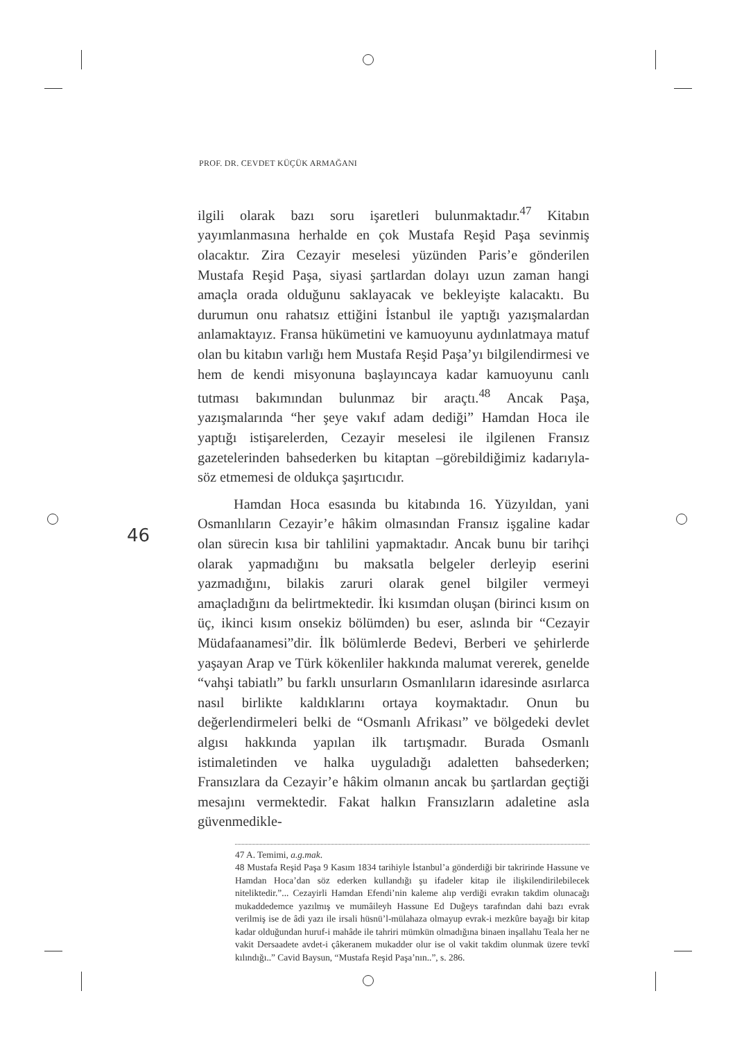PROF. DR. CEVDET KÜÇÜK ARMAĞANI
46
ilgili olarak bazı soru işaretleri bulunmaktadır.<sup>47</sup> Kitabın yayımlanmasına herhalde en çok Mustafa Reşid Paşa sevinmiş olacaktır. Zira Cezayir meselesi yüzünden Paris’e gönderilen Mustafa Reşid Paşa, siyasi şartlardan dolayı uzun zaman hangi amaçla orada olduğunu saklayacak ve bekleyişte kalacaktı. Bu durumun onu rahatsız ettiğini İstanbul ile yaptığı yazışmalardan anlamaktayız. Fransa hükümetini ve kamuoyunu aydınlatmaya matuf olan bu kitabın varlığı hem Mustafa Reşid Paşa’yı bilgilendirmesi ve hem de kendi misyonuna başlayıncaya kadar kamuoyunu canlı tutması bakımından bulunmaz bir araçtı.<sup>48</sup> Ancak Paşa, yazışmalarında “her şeye vakıf adam dediği” Hamdan Hoca ile yaptığı istişarelerden, Cezayir meselesi ile ilgilenen Fransız gazetelerinden bahsederken bu kitaptan –görebildiğimiz kadarıyla- söz etmemesi de oldukça şaşırtıcıdır.
Hamdan Hoca esasında bu kitabında 16. Yüzyıldan, yani Osmanlıların Cezayir’e hâkim olmasından Fransız işgaline kadar olan sürecin kısa bir tahlilini yapmaktadır. Ancak bunu bir tarihçi olarak yapmadığını bu maksatla belgeler derleyip eserini yazmadığını, bilakis zaruri olarak genel bilgiler vermeyi amaçladığını da belirtmektedir. İki kısımdan oluşan (birinci kısım on üç, ikinci kısım onsekiz bölümden) bu eser, aslında bir “Cezayir Müdafaanamesi”dir. İlk bölümlerde Bedevi, Berberi ve şehirlerde yaşayan Arap ve Türk kökenliler hakkında malumat vererek, genelde “vahşi tabiatlı” bu farklı unsurların Osmanlıların idaresinde asırlarca nasıl birlikte kaldıklarını ortaya koymaktadır. Onun bu değerlendirmeleri belki de “Osmanlı Afrikası” ve bölgedeki devlet algısı hakkında yapılan ilk tartışmadır. Burada Osmanlı istimaletinden ve halka uyguladığı adaletten bahsederken; Fransızlara da Cezayir’e hâkim olmanın ancak bu şartlardan geçtiği mesajını vermektedir. Fakat halkın Fransızların adaletine asla güvenmedikle-
47 A. Temimi, a.g.mak.
48 Mustafa Reşid Paşa 9 Kasım 1834 tarihiyle İstanbul’a gönderdiği bir takririnde Hassune ve Hamdan Hoca’dan söz ederken kullandığı şu ifadeler kitap ile ilişkilendirilebilecek niteliktedir.”... Cezayirli Hamdan Efendi’nin kaleme alıp verdiği evrakın takdim olunacağı mukaddedemce yazılmış ve mumâileyh Hassune Ed Duğeys tarafından dahi bazı evrak verilmiş ise de âdi yazı ile irsali hüsnü’l-mülahaza olmayup evrak-i mezkûre bayağı bir kitap kadar olduğundan huruf-i mahâde ile tahriri mümkün olmadığına binaen inşallahu Teala her ne vakit Dersaadete avdet-i çâkeranem mukadder olur ise ol vakit takdim olunmak üzere tevkî kılındığı..” Cavid Baysun, “Mustafa Reşid Paşa’nın..”, s. 286.